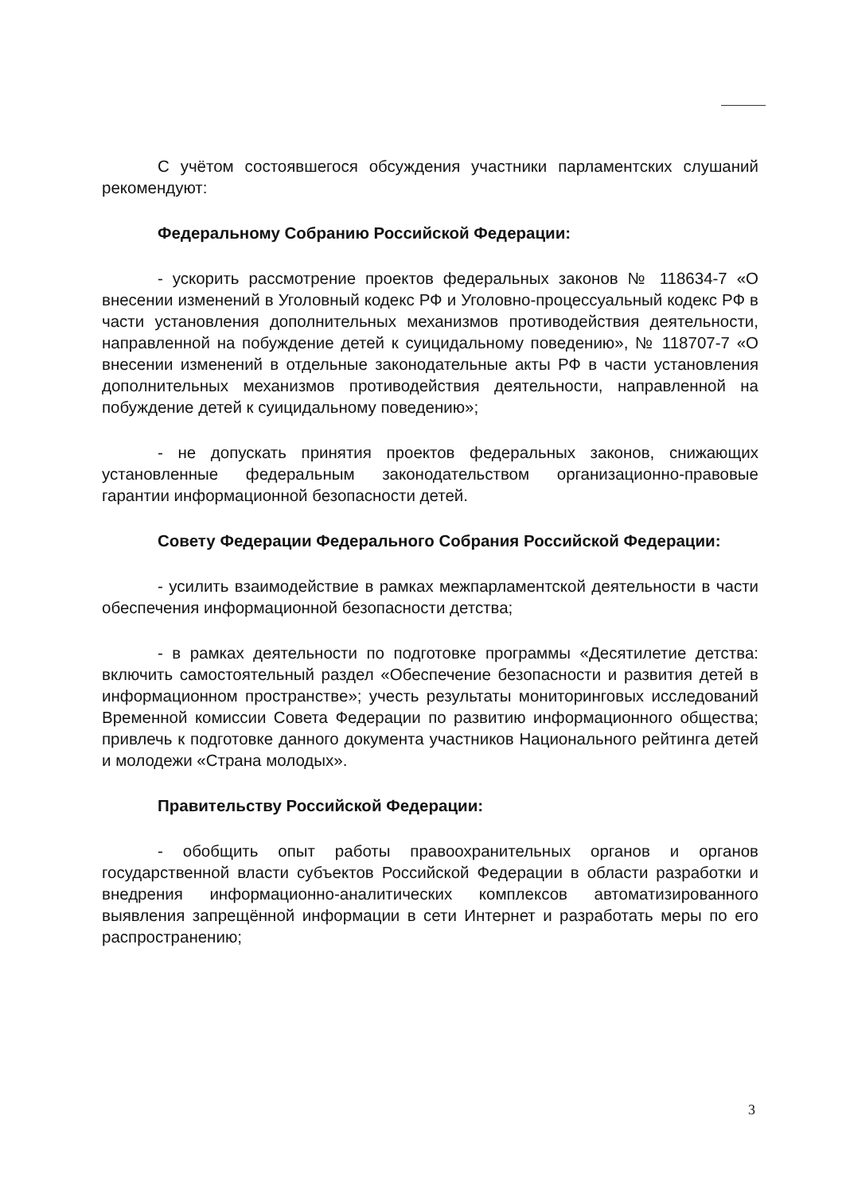С учётом состоявшегося обсуждения участники парламентских слушаний рекомендуют:
Федеральному Собранию Российской Федерации:
- ускорить рассмотрение проектов федеральных законов № 118634-7 «О внесении изменений в Уголовный кодекс РФ и Уголовно-процессуальный кодекс РФ в части установления дополнительных механизмов противодействия деятельности, направленной на побуждение детей к суицидальному поведению», № 118707-7 «О внесении изменений в отдельные законодательные акты РФ в части установления дополнительных механизмов противодействия деятельности, направленной на побуждение детей к суицидальному поведению»;
- не допускать принятия проектов федеральных законов, снижающих установленные федеральным законодательством организационно-правовые гарантии информационной безопасности детей.
Совету Федерации Федерального Собрания Российской Федерации:
- усилить взаимодействие в рамках межпарламентской деятельности в части обеспечения информационной безопасности детства;
- в рамках деятельности по подготовке программы «Десятилетие детства: включить самостоятельный раздел «Обеспечение безопасности и развития детей в информационном пространстве»; учесть результаты мониторинговых исследований Временной комиссии Совета Федерации по развитию информационного общества; привлечь к подготовке данного документа участников Национального рейтинга детей и молодежи «Страна молодых».
Правительству Российской Федерации:
- обобщить опыт работы правоохранительных органов и органов государственной власти субъектов Российской Федерации в области разработки и внедрения информационно-аналитических комплексов автоматизированного выявления запрещённой информации в сети Интернет и разработать меры по его распространению;
3